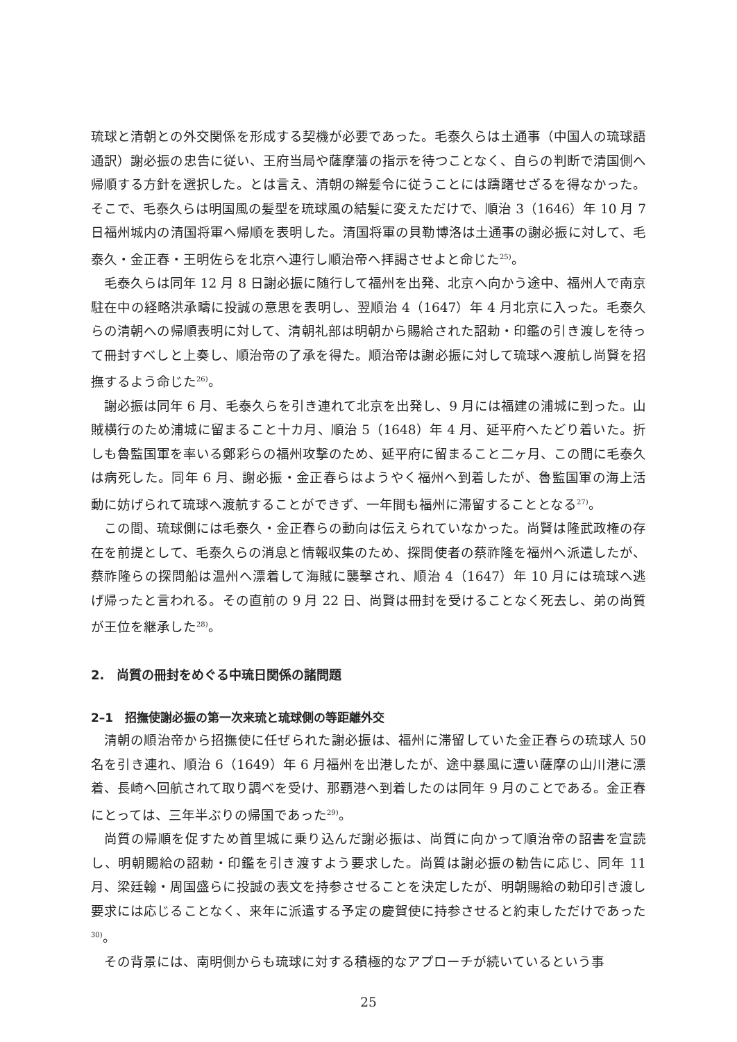琉球と清朝との外交関係を形成する契機が必要であった。毛泰久らは土通事（中国人の琉球語通訳）謝必振の忠告に従い、王府当局や薩摩藩の指示を待つことなく、自らの判断で清国側へ帰順する方針を選択した。とは言え、清朝の辮髪令に従うことには躊躇せざるを得なかった。そこで、毛泰久らは明国風の髪型を琉球風の結髪に変えただけで、順治 3（1646）年 10 月 7 日福州城内の清国将軍へ帰順を表明した。清国将軍の貝勒博洛は土通事の謝必振に対して、毛泰久・金正春・王明佐らを北京へ連行し順治帝へ拝謁させよと命じた<sup>25)</sup>。
毛泰久らは同年 12 月 8 日謝必振に随行して福州を出発、北京へ向かう途中、福州人で南京駐在中の経略洪承疇に投誠の意思を表明し、翌順治 4（1647）年 4 月北京に入った。毛泰久らの清朝への帰順表明に対して、清朝礼部は明朝から賜給された詔勅・印鑑の引き渡しを待って冊封すべしと上奏し、順治帝の了承を得た。順治帝は謝必振に対して琉球へ渡航し尚賢を招撫するよう命じた<sup>26)</sup>。
謝必振は同年 6 月、毛泰久らを引き連れて北京を出発し、9 月には福建の浦城に到った。山賊横行のため浦城に留まること十カ月、順治 5（1648）年 4 月、延平府へたどり着いた。折しも魯監国軍を率いる鄭彩らの福州攻撃のため、延平府に留まること二ヶ月、この間に毛泰久は病死した。同年 6 月、謝必振・金正春らはようやく福州へ到着したが、魯監国軍の海上活動に妨げられて琉球へ渡航することができず、一年間も福州に滞留することとなる<sup>27)</sup>。
この間、琉球側には毛泰久・金正春らの動向は伝えられていなかった。尚賢は隆武政権の存在を前提として、毛泰久らの消息と情報収集のため、探問使者の蔡祚隆を福州へ派遣したが、蔡祚隆らの探問船は温州へ漂着して海賊に襲撃され、順治 4（1647）年 10 月には琉球へ逃げ帰ったと言われる。その直前の 9 月 22 日、尚賢は冊封を受けることなく死去し、弟の尚質が王位を継承した<sup>28)</sup>。
2.　尚質の冊封をめぐる中琉日関係の諸問題
2–1　招撫使謝必振の第一次来琉と琉球側の等距離外交
清朝の順治帝から招撫使に任ぜられた謝必振は、福州に滞留していた金正春らの琉球人 50 名を引き連れ、順治 6（1649）年 6 月福州を出港したが、途中暴風に遭い薩摩の山川港に漂着、長崎へ回航されて取り調べを受け、那覇港へ到着したのは同年 9 月のことである。金正春にとっては、三年半ぶりの帰国であった<sup>29)</sup>。
尚質の帰順を促すため首里城に乗り込んだ謝必振は、尚質に向かって順治帝の詔書を宣読し、明朝賜給の詔勅・印鑑を引き渡すよう要求した。尚質は謝必振の勧告に応じ、同年 11 月、梁廷翰・周国盛らに投誠の表文を持参させることを決定したが、明朝賜給の勅印引き渡し要求には応じることなく、来年に派遣する予定の慶賀使に持参させると約束しただけであった<sup>30)</sup>。
その背景には、南明側からも琉球に対する積極的なアプローチが続いているという事
25